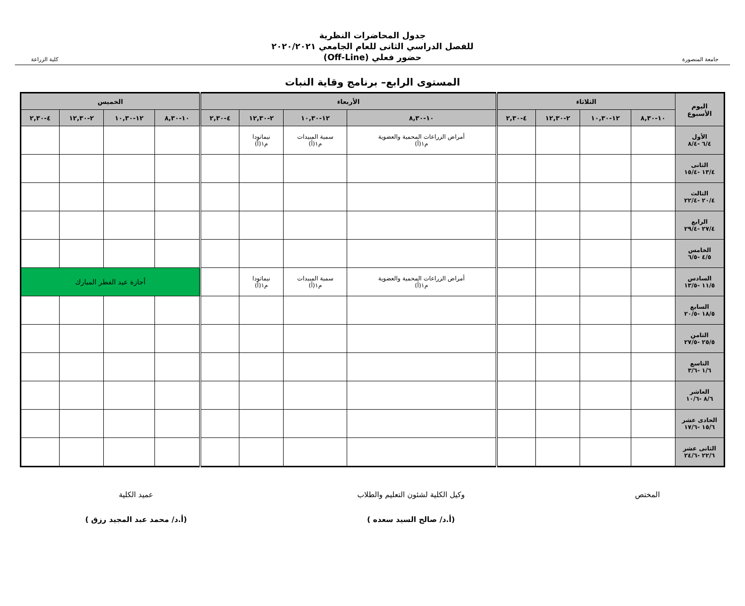جامعة المنصورة
جدول المحاضرات النظرية
للفصل الدراسي الثانى للعام الجامعي ٢٠٢٠/٢٠٢١
حضور فعلي (Off-Line)
كلية الزراعة
المستوى الرابع– برنامج وقاية النبات
| اليوم الأسبوع | الثلاثاء | | | | الأربعاء | | | | الخميس | | | |
| --- | --- | --- | --- | --- | --- | --- | --- | --- | --- | --- | --- | --- |
| | ١٠-٨,٣٠ | ١٢-١٠,٣٠ | ٢-١٢,٣٠ | ٤-٢,٣٠ | ١٠-٨,٣٠ | ١٢-١٠,٣٠ | ٢-١٢,٣٠ | ٤-٢,٣٠ | ١٠-٨,٣٠ | ١٢-١٠,٣٠ | ٢-١٢,٣٠ | ٤-٢,٣٠ |
| الأول ٦/٤ -٨/٤ | | | | | أمراض الزراعات المحمية والعضوية م١(أ) | سمية المبيدات م١(أ) | نيماتودا م١(أ) | | | | | |
| الثانى ١٣/٤ -١٥/٤ | | | | | | | | | | | | |
| الثالث ٢٠/٤ -٢٢/٤ | | | | | | | | | | | | |
| الرابع ٢٧/٤ -٢٩/٤ | | | | | | | | | | | | |
| الخامس ٤/٥ -٦/٥ | | | | | | | | | | | | |
| السادس ١١/٥ -١٣/٥ | | | | | أمراض الزراعات المحمية والعضوية م١(أ) | سمية المبيدات م١(أ) | نيماتودا م١(أ) | | أجازة عيد الفطر المبارك | | | |
| السابع ١٨/٥ -٢٠/٥ | | | | | | | | | | | | |
| الثامن ٢٥/٥ -٢٧/٥ | | | | | | | | | | | | |
| التاسع ١/٦ -٣/٦ | | | | | | | | | | | | |
| العاشر ٨/٦ -١٠/٦ | | | | | | | | | | | | |
| الحادى عشر ١٥/٦ -١٧/٦ | | | | | | | | | | | | |
| الثانى عشر ٢٢/٦ -٢٤/٦ | | | | | | | | | | | | |
المختص
وكيل الكلية لشئون التعليم والطلاب
(أ.د/ صالح السيد سعده )
عميد الكلية
(أ.د/ محمد عبد المجيد رزق )